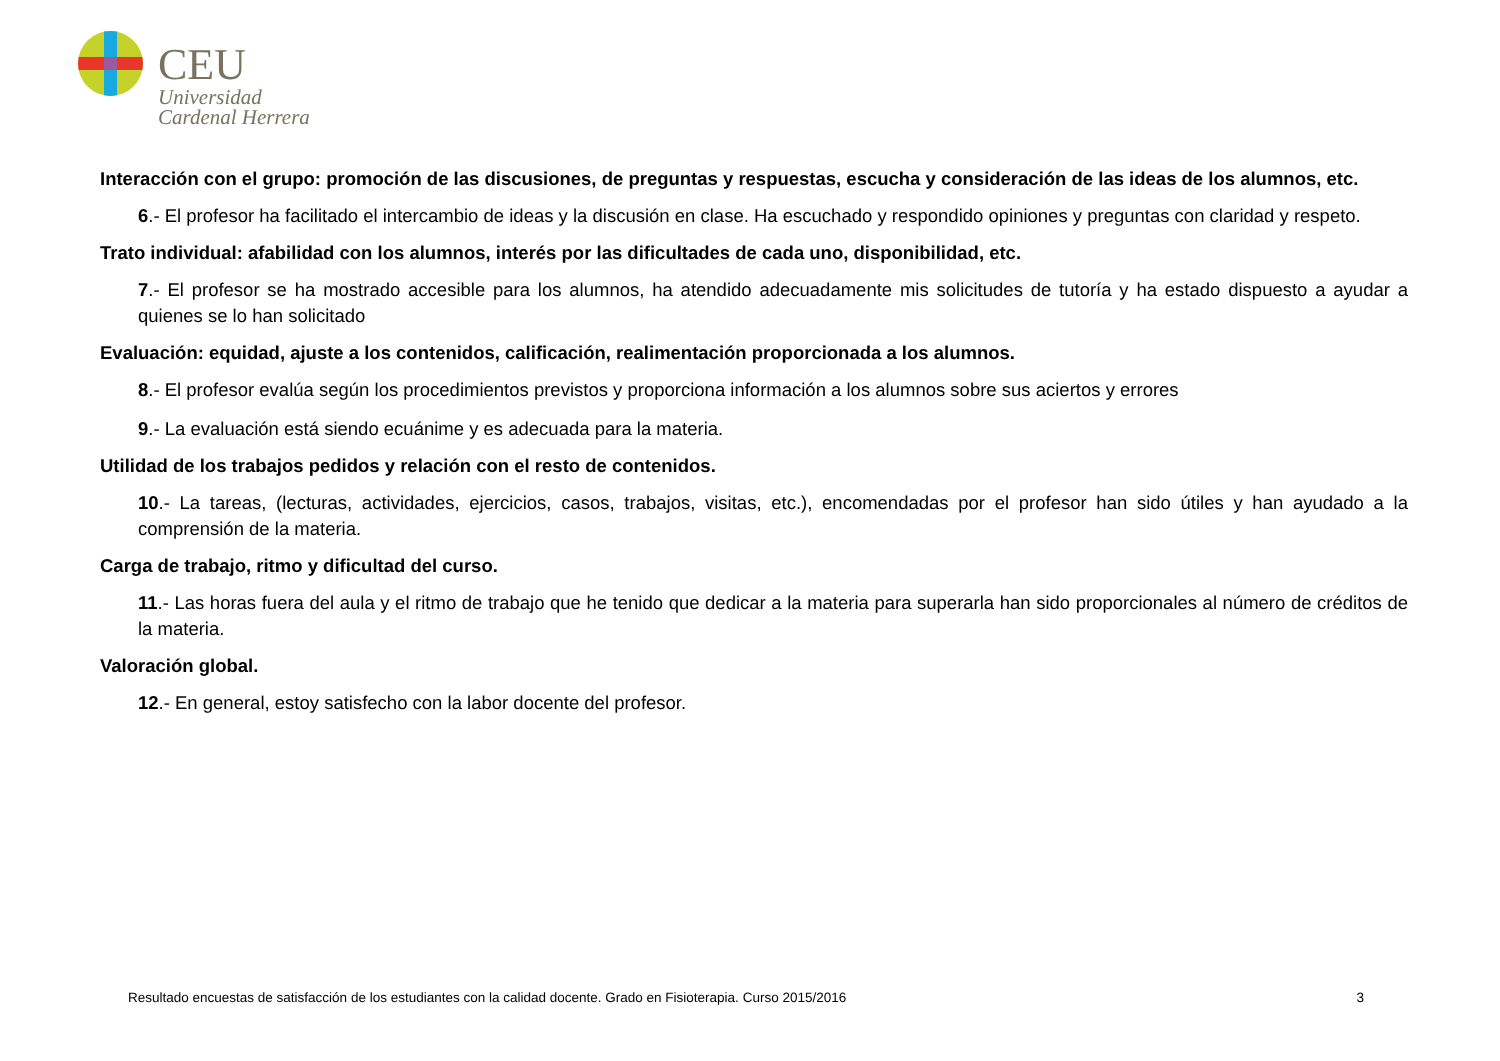CEU
Universidad
Cardenal Herrera
Interacción con el grupo: promoción de las discusiones, de preguntas y respuestas, escucha y consideración de las ideas de los alumnos, etc.
6.- El profesor ha facilitado el intercambio de ideas y la discusión en clase. Ha escuchado y respondido opiniones y preguntas con claridad y respeto.
Trato individual: afabilidad con los alumnos, interés por las dificultades de cada uno, disponibilidad, etc.
7.- El profesor se ha mostrado accesible para los alumnos, ha atendido adecuadamente mis solicitudes de tutoría y ha estado dispuesto a ayudar a quienes se lo han solicitado
Evaluación: equidad, ajuste a los contenidos, calificación, realimentación proporcionada a los alumnos.
8.- El profesor evalúa según los procedimientos previstos y proporciona información a los alumnos sobre sus aciertos y errores
9.- La evaluación está siendo ecuánime y es adecuada para la materia.
Utilidad de los trabajos pedidos y relación con el resto de contenidos.
10.- La tareas, (lecturas, actividades, ejercicios, casos, trabajos, visitas, etc.), encomendadas por el profesor han sido útiles y han ayudado a la comprensión de la materia.
Carga de trabajo, ritmo y dificultad del curso.
11.- Las horas fuera del aula y el ritmo de trabajo que he tenido que dedicar a la materia para superarla han sido proporcionales al número de créditos de la materia.
Valoración global.
12.- En general, estoy satisfecho con la labor docente del profesor.
Resultado encuestas de satisfacción de los estudiantes con la calidad docente. Grado en Fisioterapia. Curso 2015/2016 3